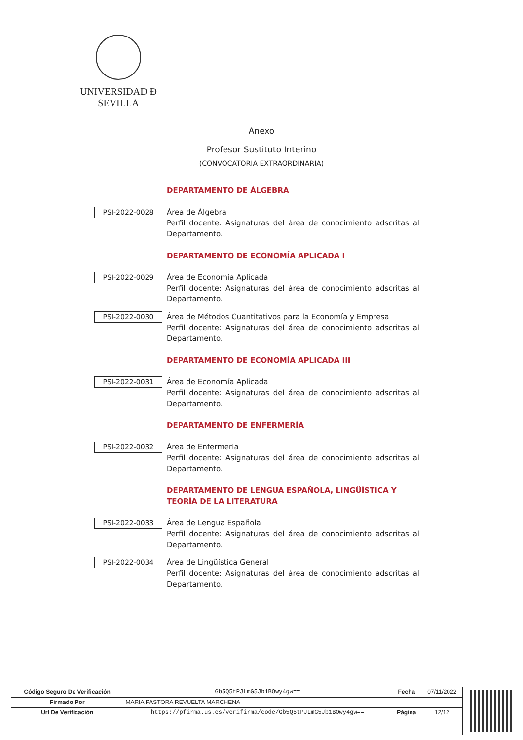UNIVERSIDAD Ð SEVILLA
Anexo
Profesor Sustituto Interino
(CONVOCATORIA EXTRAORDINARIA)
DEPARTAMENTO DE ÁLGEBRA
PSI-2022-0028
Área de Álgebra
Perfil docente: Asignaturas del área de conocimiento adscritas al Departamento.
DEPARTAMENTO DE ECONOMÍA APLICADA I
PSI-2022-0029
Área de Economía Aplicada
Perfil docente: Asignaturas del área de conocimiento adscritas al Departamento.
PSI-2022-0030
Área de Métodos Cuantitativos para la Economía y Empresa
Perfil docente: Asignaturas del área de conocimiento adscritas al Departamento.
DEPARTAMENTO DE ECONOMÍA APLICADA III
PSI-2022-0031
Área de Economía Aplicada
Perfil docente: Asignaturas del área de conocimiento adscritas al Departamento.
DEPARTAMENTO DE ENFERMERÍA
PSI-2022-0032
Área de Enfermería
Perfil docente: Asignaturas del área de conocimiento adscritas al Departamento.
DEPARTAMENTO DE LENGUA ESPAÑOLA, LINGÜÍSTICA Y TEORÍA DE LA LITERATURA
PSI-2022-0033
Área de Lengua Española
Perfil docente: Asignaturas del área de conocimiento adscritas al Departamento.
PSI-2022-0034
Área de Lingüística General
Perfil docente: Asignaturas del área de conocimiento adscritas al Departamento.
| Código Seguro De Verificación | Gb5Q5tPJLmG5Jb1BOwy4gw== | Fecha | 07/11/2022 |
| Firmado Por | MARIA PASTORA REVUELTA MARCHENA | | |
| Url De Verificación | https://pfirma.us.es/verifirma/code/Gb5Q5tPJLmG5Jb1BOwy4gw== | Página | 12/12 |